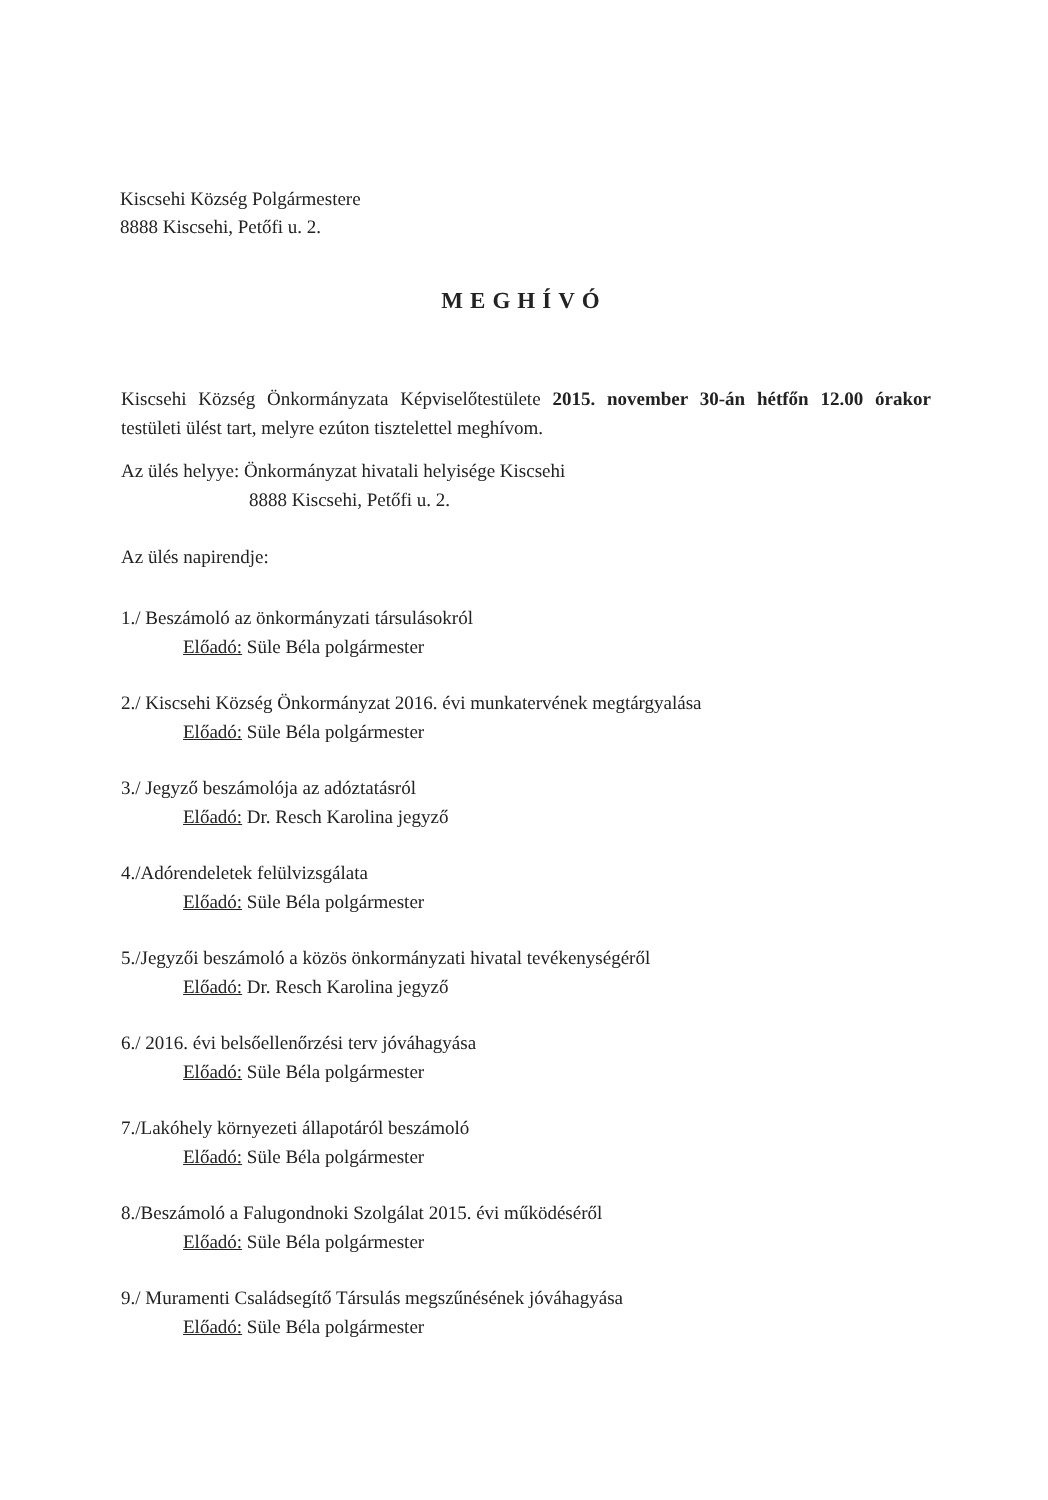Kiscsehi Község Polgármestere
8888 Kiscsehi, Petőfi u. 2.
MEGHÍVÓ
Kiscsehi Község Önkormányzata Képviselőtestülete 2015. november 30-án hétfőn 12.00 órakor testületi ülést tart, melyre ezúton tisztelettel meghívom.
Az ülés helyye: Önkormányzat hivatali helyisége Kiscsehi
8888 Kiscsehi, Petőfi u. 2.
Az ülés napirendje:
1./ Beszámoló az önkormányzati társulásokról
Előadó: Süle Béla polgármester
2./ Kiscsehi Község Önkormányzat 2016. évi munkatervének megtárgyalása
Előadó: Süle Béla polgármester
3./ Jegyző beszámolója az adóztatásról
Előadó: Dr. Resch Karolina jegyző
4./Adórendeletek felülvizsgálata
Előadó: Süle Béla polgármester
5./Jegyzői beszámoló a közös önkormányzati hivatal tevékenységéről
Előadó: Dr. Resch Karolina jegyző
6./ 2016. évi belsőellenőrzési terv jóváhagyása
Előadó: Süle Béla polgármester
7./Lakóhely környezeti állapotáról beszámoló
Előadó: Süle Béla polgármester
8./Beszámoló a Falugondnoki Szolgálat 2015. évi működéséről
Előadó: Süle Béla polgármester
9./ Muramenti Családsegítő Társulás megszűnésének jóváhagyása
Előadó: Süle Béla polgármester